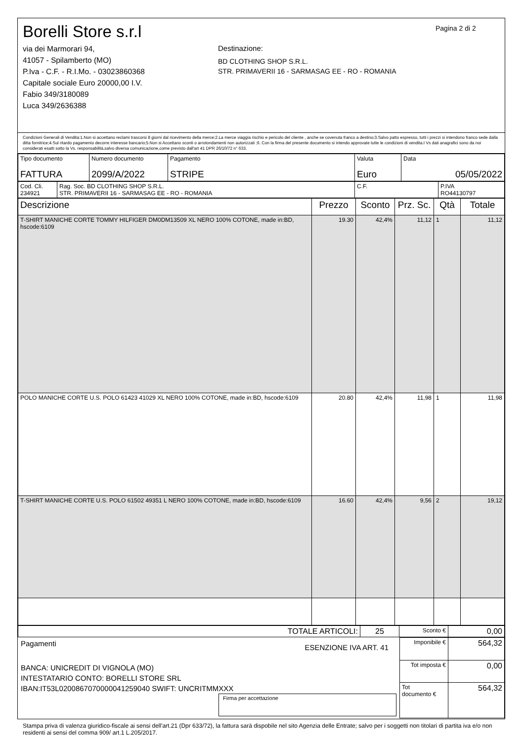Borelli Store s.r.l
via dei Marmorari 94,
41057 - Spilamberto (MO)
P.Iva - C.F. - R.I.Mo. - 03023860368
Capitale sociale Euro 20000,00 I.V.
Fabio 349/3180089
Luca 349/2636388
Destinazione:
BD CLOTHING SHOP S.R.L.
STR. PRIMAVERII 16 - SARMASAG EE - RO - ROMANIA
Pagina 2 di 2
Condizioni Generali di Vendita:1.Non si accettano reclami trascorsi 8 giorni dal ricevimento della merce;2.La merce viaggia rischio e pericolo del cliente , anche se covenuta franco a destino;3.Salvo patto espresso, tutti i prezzi si intendono franco sede dalla ditta fornitrice;4.Sul ritardo pagamento decorre interesse bancario;5.Non si Accettano sconti o arrotondamenti non autorizzati ;6. Con la firma del presente documento si intendo approvate tutte le condizioni di vendita.I Vs dati anagrafici sono da noi considerati esatti sotto la Vs. responsabilità,salvo diversa comunicazione,come previsto dall'art 41 DPR 26/10/72 n° 633.
| Tipo documento FATTURA | Numero documento 2099/A/2022 | Pagamento STRIPE | Valuta Euro | Data 05/05/2022 |
| Cod. Cli. 234921 | Rag. Soc. BD CLOTHING SHOP S.R.L. STR. PRIMAVERII 16 - SARMASAG EE - RO - ROMANIA | C.F. | P.IVA RO44130797 |
| Descrizione | Prezzo | Sconto | Prz. Sc. | Qtà | Totale |
| --- | --- | --- | --- | --- | --- |
| T-SHIRT MANICHE CORTE TOMMY HILFIGER DM0DM13509 XL NERO 100% COTONE, made in:BD, hscode:6109 | 19.30 | 42,4% | 11,12 | 1 | 11,12 |
| POLO MANICHE CORTE U.S. POLO 61423 41029 XL NERO 100% COTONE, made in:BD, hscode:6109 | 20.80 | 42,4% | 11,98 | 1 | 11,98 |
| T-SHIRT MANICHE CORTE U.S. POLO 61502 49351 L NERO 100% COTONE, made in:BD, hscode:6109 | 16.60 | 42,4% | 9,56 | 2 | 19,12 |
| TOTALE ARTICOLI: | 25 | Sconto € | 0,00 |
Pagamenti ESENZIONE IVA ART. 41
BANCA: UNICREDIT DI VIGNOLA (MO)
INTESTATARIO CONTO: BORELLI STORE SRL
IBAN:IT53L0200867070000041259040 SWIFT: UNCRITMMXXX
Firma per accettazione
| Imponibile € | 564,32 |
| Tot imposta € | 0,00 |
| Tot documento € | 564,32 |
Stampa priva di valenza giuridico-fiscale ai sensi dell'art.21 (Dpr 633/72), la fattura sarà dispobile nel sito Agenzia delle Entrate; salvo per i soggetti non titolari di partita iva e/o non residenti ai sensi del comma 909/ art.1 L.205/2017.